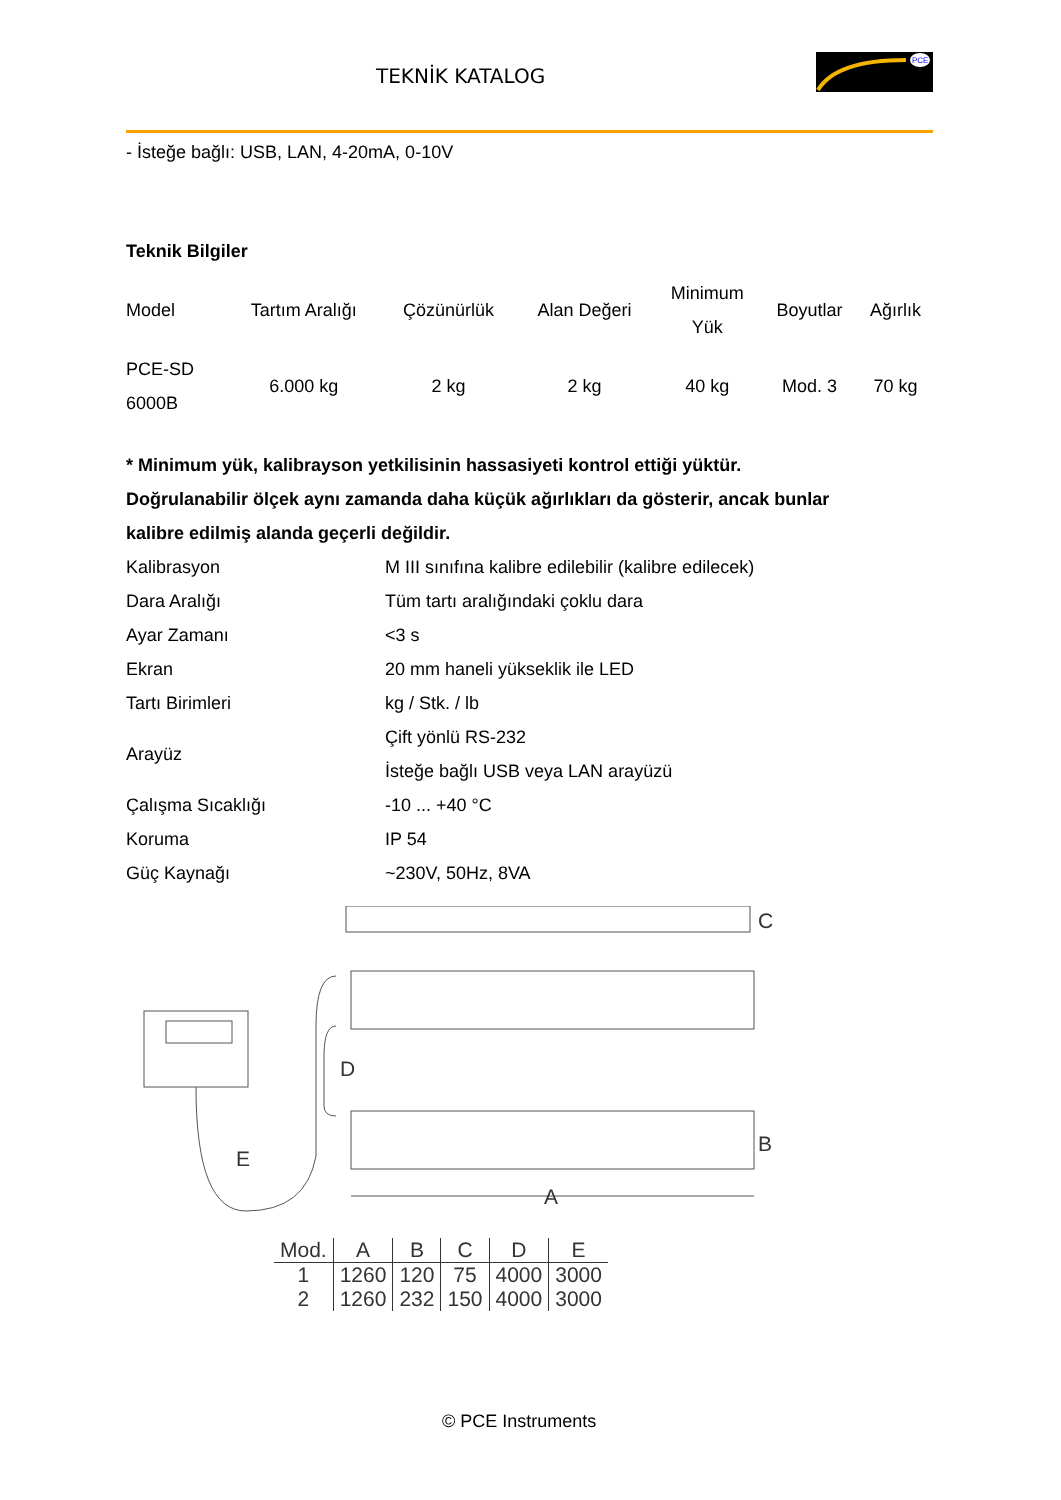TEKNİK KATALOG
PCE
- İsteğe bağlı: USB, LAN, 4-20mA, 0-10V
Teknik Bilgiler
| Model | Tartım Aralığı | Çözünürlük | Alan Değeri | Minimum Yük | Boyutlar | Ağırlık |
| PCE-SD 6000B | 6.000 kg | 2 kg | 2 kg | 40 kg | Mod. 3 | 70 kg |
* Minimum yük, kalibrayson yetkilisinin hassasiyeti kontrol ettiği yüktür.
Doğrulanabilir ölçek aynı zamanda daha küçük ağırlıkları da gösterir, ancak bunlar
kalibre edilmiş alanda geçerli değildir.
| Kalibrasyon | M III sınıfına kalibre edilebilir (kalibre edilecek) |
| Dara Aralığı | Tüm tartı aralığındaki çoklu dara |
| Ayar Zamanı | <3 s |
| Ekran | 20 mm haneli yükseklik ile LED |
| Tartı Birimleri | kg / Stk. / lb |
| Arayüz | Çift yönlü RS-232 İsteğe bağlı USB veya LAN arayüzü |
| Çalışma Sıcaklığı | -10 ... +40 °C |
| Koruma | IP 54 |
| Güç Kaynağı | ~230V, 50Hz, 8VA |
C
D
B
E
A
| Mod. | A | B | C | D | E |
| --- | --- | --- | --- | --- | --- |
| 1 | 1260 | 120 | 75 | 4000 | 3000 |
| 2 | 1260 | 232 | 150 | 4000 | 3000 |
© PCE Instruments